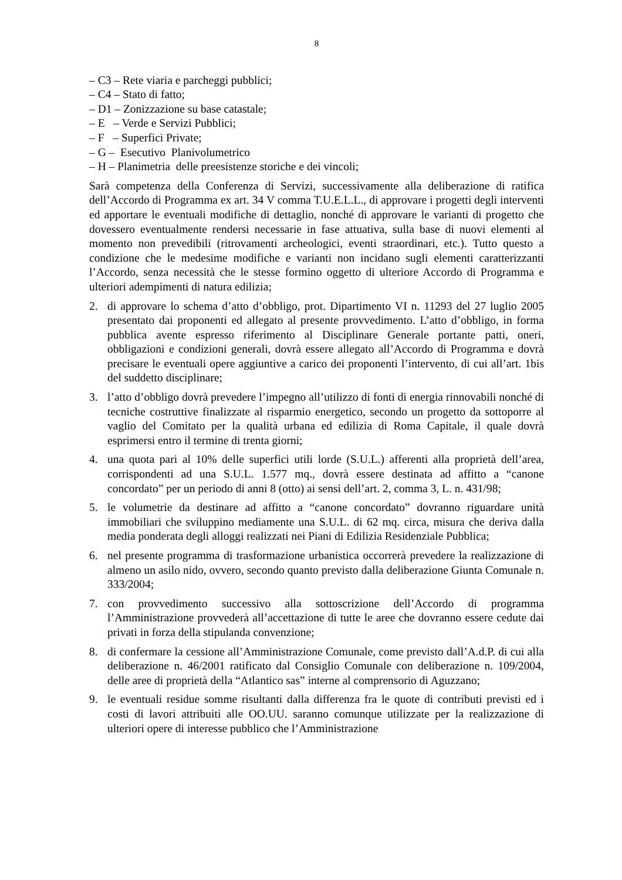8
– C3 – Rete viaria e parcheggi pubblici;
– C4 – Stato di fatto;
– D1 – Zonizzazione su base catastale;
– E – Verde e Servizi Pubblici;
– F – Superfici Private;
– G – Esecutivo Planivolumetrico
– H – Planimetria delle preesistenze storiche e dei vincoli;
Sarà competenza della Conferenza di Servizi, successivamente alla deliberazione di ratifica dell’Accordo di Programma ex art. 34 V comma T.U.E.L.L., di approvare i progetti degli interventi ed apportare le eventuali modifiche di dettaglio, nonché di approvare le varianti di progetto che dovessero eventualmente rendersi necessarie in fase attuativa, sulla base di nuovi elementi al momento non prevedibili (ritrovamenti archeologici, eventi straordinari, etc.). Tutto questo a condizione che le medesime modifiche e varianti non incidano sugli elementi caratterizzanti l’Accordo, senza necessità che le stesse formino oggetto di ulteriore Accordo di Programma e ulteriori adempimenti di natura edilizia;
2. di approvare lo schema d’atto d’obbligo, prot. Dipartimento VI n. 11293 del 27 luglio 2005 presentato dai proponenti ed allegato al presente provvedimento. L’atto d’obbligo, in forma pubblica avente espresso riferimento al Disciplinare Generale portante patti, oneri, obbligazioni e condizioni generali, dovrà essere allegato all’Accordo di Programma e dovrà precisare le eventuali opere aggiuntive a carico dei proponenti l’intervento, di cui all’art. 1bis del suddetto disciplinare;
3. l’atto d’obbligo dovrà prevedere l’impegno all’utilizzo di fonti di energia rinnovabili nonché di tecniche costruttive finalizzate al risparmio energetico, secondo un progetto da sottoporre al vaglio del Comitato per la qualità urbana ed edilizia di Roma Capitale, il quale dovrà esprimersi entro il termine di trenta giorni;
4. una quota pari al 10% delle superfici utili lorde (S.U.L.) afferenti alla proprietà dell’area, corrispondenti ad una S.U.L. 1.577 mq., dovrà essere destinata ad affitto a “canone concordato” per un periodo di anni 8 (otto) ai sensi dell’art. 2, comma 3, L. n. 431/98;
5. le volumetrie da destinare ad affitto a “canone concordato” dovranno riguardare unità immobiliari che sviluppino mediamente una S.U.L. di 62 mq. circa, misura che deriva dalla media ponderata degli alloggi realizzati nei Piani di Edilizia Residenziale Pubblica;
6. nel presente programma di trasformazione urbanistica occorrerà prevedere la realizzazione di almeno un asilo nido, ovvero, secondo quanto previsto dalla deliberazione Giunta Comunale n. 333/2004;
7. con provvedimento successivo alla sottoscrizione dell’Accordo di programma l’Amministrazione provvederà all’accettazione di tutte le aree che dovranno essere cedute dai privati in forza della stipulanda convenzione;
8. di confermare la cessione all’Amministrazione Comunale, come previsto dall’A.d.P. di cui alla deliberazione n. 46/2001 ratificato dal Consiglio Comunale con deliberazione n. 109/2004, delle aree di proprietà della “Atlantico sas” interne al comprensorio di Aguzzano;
9. le eventuali residue somme risultanti dalla differenza fra le quote di contributi previsti ed i costi di lavori attribuiti alle OO.UU. saranno comunque utilizzate per la realizzazione di ulteriori opere di interesse pubblico che l’Amministrazione